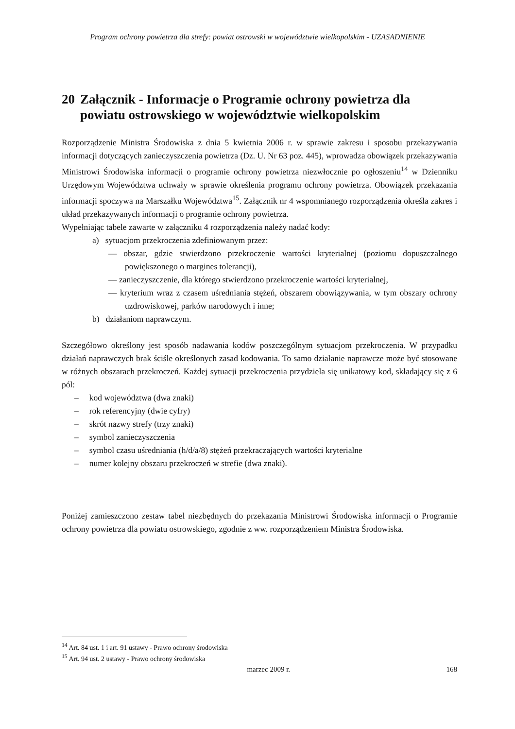Program ochrony powietrza dla strefy: powiat ostrowski w województwie wielkopolskim - UZASADNIENIE
20 Załącznik - Informacje o Programie ochrony powietrza dla powiatu ostrowskiego w województwie wielkopolskim
Rozporządzenie Ministra Środowiska z dnia 5 kwietnia 2006 r. w sprawie zakresu i sposobu przekazywania informacji dotyczących zanieczyszczenia powietrza (Dz. U. Nr 63 poz. 445), wprowadza obowiązek przekazywania Ministrowi Środowiska informacji o programie ochrony powietrza niezwłocznie po ogłoszeniu<sup>14</sup> w Dzienniku Urzędowym Województwa uchwały w sprawie określenia programu ochrony powietrza. Obowiązek przekazania informacji spoczywa na Marszałku Województwa<sup>15</sup>. Załącznik nr 4 wspomnianego rozporządzenia określa zakres i układ przekazywanych informacji o programie ochrony powietrza.
Wypełniając tabele zawarte w załączniku 4 rozporządzenia należy nadać kody:
a) sytuacjom przekroczenia zdefiniowanym przez:
— obszar, gdzie stwierdzono przekroczenie wartości kryterialnej (poziomu dopuszczalnego powiększonego o margines tolerancji),
— zanieczyszczenie, dla którego stwierdzono przekroczenie wartości kryterialnej,
— kryterium wraz z czasem uśredniania stężeń, obszarem obowiązywania, w tym obszary ochrony uzdrowiskowej, parków narodowych i inne;
b) działaniom naprawczym.
Szczegółowo określony jest sposób nadawania kodów poszczególnym sytuacjom przekroczenia. W przypadku działań naprawczych brak ściśle określonych zasad kodowania. To samo działanie naprawcze może być stosowane w różnych obszarach przekroczeń. Każdej sytuacji przekroczenia przydziela się unikatowy kod, składający się z 6 pól:
– kod województwa (dwa znaki)
– rok referencyjny (dwie cyfry)
– skrót nazwy strefy (trzy znaki)
– symbol zanieczyszczenia
– symbol czasu uśredniania (h/d/a/8) stężeń przekraczających wartości kryterialne
– numer kolejny obszaru przekroczeń w strefie (dwa znaki).
Poniżej zamieszczono zestaw tabel niezbędnych do przekazania Ministrowi Środowiska informacji o Programie ochrony powietrza dla powiatu ostrowskiego, zgodnie z ww. rozporządzeniem Ministra Środowiska.
<sup>14</sup> Art. 84 ust. 1 i art. 91 ustawy - Prawo ochrony środowiska
<sup>15</sup> Art. 94 ust. 2 ustawy - Prawo ochrony środowiska
marzec 2009 r. 168